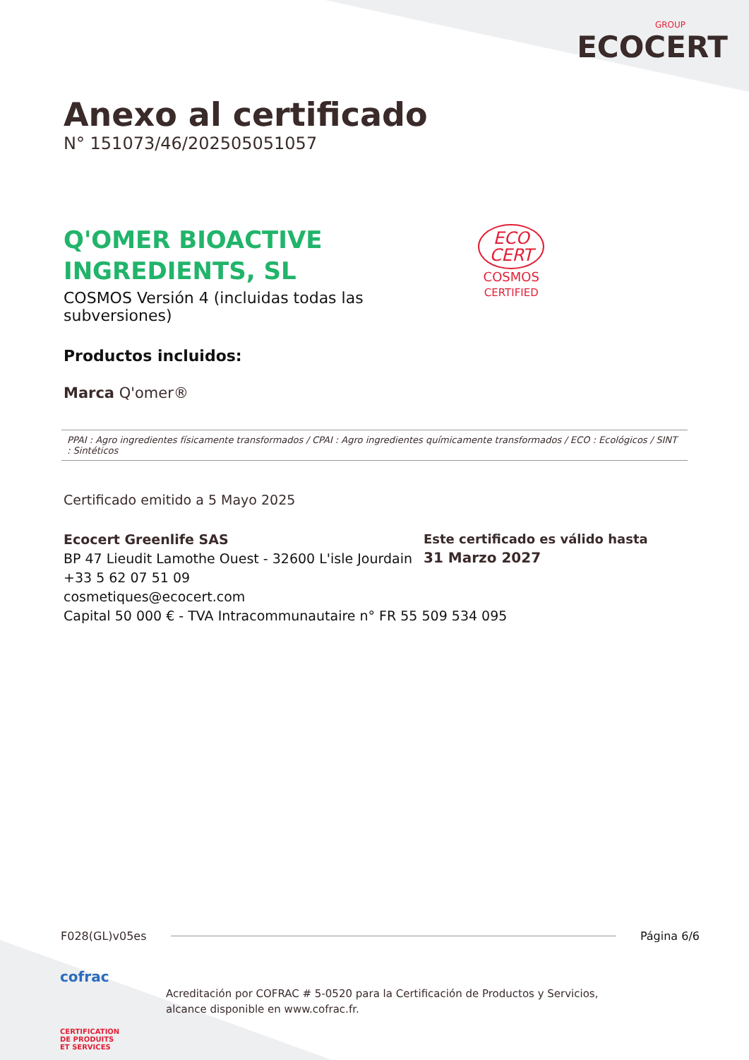GROUP
ECOCERT
Anexo al certificado
N° 151073/46/202505051057
Q'OMER BIOACTIVE
INGREDIENTS, SL
COSMOS Versión 4 (incluidas todas las
subversiones)
ECO
CERT
COSMOS
CERTIFIED
Productos incluidos:
Marca Q'omer®
PPAI : Agro ingredientes físicamente transformados / CPAI : Agro ingredientes químicamente transformados / ECO : Ecológicos / SINT : Sintéticos
Certificado emitido a 5 Mayo 2025
Ecocert Greenlife SAS
BP 47 Lieudit Lamothe Ouest - 32600 L'isle Jourdain
+33 5 62 07 51 09
cosmetiques@ecocert.com
Capital 50 000 € - TVA Intracommunautaire n° FR 55 509 534 095
Este certificado es válido hasta
31 Marzo 2027
F028(GL)v05es Página 6/6
cofrac
CERTIFICATION
DE PRODUITS
ET SERVICES
Acreditación por COFRAC # 5-0520 para la Certificación de Productos y Servicios,
alcance disponible en www.cofrac.fr.